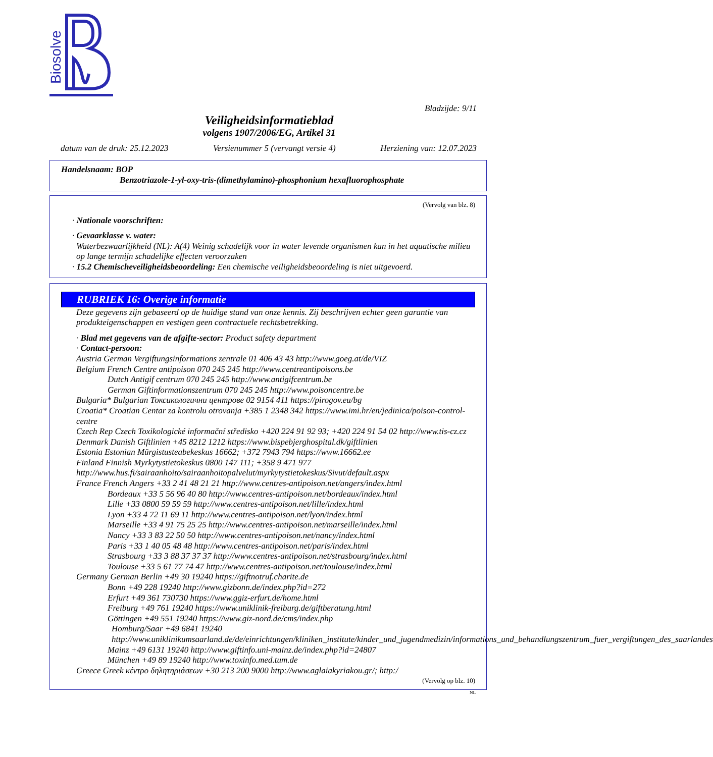Biosolve
Bladzijde: 9/11
Veiligheidsinformatieblad
volgens 1907/2006/EG, Artikel 31
datum van de druk: 25.12.2023 Versienummer 5 (vervangt versie 4) Herziening van: 12.07.2023
Handelsnaam: BOP
Benzotriazole-1-yl-oxy-tris-(dimethylamino)-phosphonium hexafluorophosphate
(Vervolg van blz. 8)
· Nationale voorschriften:
· Gevaarklasse v. water:
Waterbezwaarlijkheid (NL): A(4) Weinig schadelijk voor in water levende organismen kan in het aquatische milieu op lange termijn schadelijke effecten veroorzaken
· 15.2 Chemischeveiligheidsbeoordeling: Een chemische veiligheidsbeoordeling is niet uitgevoerd.
RUBRIEK 16: Overige informatie
Deze gegevens zijn gebaseerd op de huidige stand van onze kennis. Zij beschrijven echter geen garantie van produkteigenschappen en vestigen geen contractuele rechtsbetrekking.
· Blad met gegevens van de afgifte-sector: Product safety department
· Contact-persoon:
Austria German Vergiftungsinformations zentrale 01 406 43 43 http://www.goeg.at/de/VIZ
Belgium French Centre antipoison 070 245 245 http://www.centreantipoisons.be
Dutch Antigif centrum 070 245 245 http://www.antigifcentrum.be
German Giftinformationszentrum 070 245 245 http://www.poisoncentre.be
Bulgaria* Bulgarian Токсикологични центрове 02 9154 411 https://pirogov.eu/bg
Croatia* Croatian Centar za kontrolu otrovanja +385 1 2348 342 https://www.imi.hr/en/jedinica/poison-control-centre
Czech Rep Czech Toxikologické informační středisko +420 224 91 92 93; +420 224 91 54 02 http://www.tis-cz.cz
Denmark Danish Giftlinien +45 8212 1212 https://www.bispebjerghospital.dk/giftlinien
Estonia Estonian Mürgistusteabekeskus 16662; +372 7943 794 https://www.16662.ee
Finland Finnish Myrkytystietokeskus 0800 147 111; +358 9 471 977 http://www.hus.fi/sairaanhoito/sairaanhoitopalvelut/myrkytystietokeskus/Sivut/default.aspx
France French Angers +33 2 41 48 21 21 http://www.centres-antipoison.net/angers/index.html
Bordeaux +33 5 56 96 40 80 http://www.centres-antipoison.net/bordeaux/index.html
Lille +33 0800 59 59 59 http://www.centres-antipoison.net/lille/index.html
Lyon +33 4 72 11 69 11 http://www.centres-antipoison.net/lyon/index.html
Marseille +33 4 91 75 25 25 http://www.centres-antipoison.net/marseille/index.html
Nancy +33 3 83 22 50 50 http://www.centres-antipoison.net/nancy/index.html
Paris +33 1 40 05 48 48 http://www.centres-antipoison.net/paris/index.html
Strasbourg +33 3 88 37 37 37 http://www.centres-antipoison.net/strasbourg/index.html
Toulouse +33 5 61 77 74 47 http://www.centres-antipoison.net/toulouse/index.html
Germany German Berlin +49 30 19240 https://giftnotruf.charite.de
Bonn +49 228 19240 http://www.gizbonn.de/index.php?id=272
Erfurt +49 361 730730 https://www.ggiz-erfurt.de/home.html
Freiburg +49 761 19240 https://www.uniklinik-freiburg.de/giftberatung.html
Göttingen +49 551 19240 https://www.giz-nord.de/cms/index.php
Homburg/Saar +49 6841 19240 http://www.uniklinikumsaarland.de/de/einrichtungen/kliniken_institute/kinder_und_jugendmedizin/informations_und_behandlungszentrum_fuer_vergiftungen_des_saarlandes
Mainz +49 6131 19240 http://www.giftinfo.uni-mainz.de/index.php?id=24807
München +49 89 19240 http://www.toxinfo.med.tum.de
Greece Greek κέντρο δηλητηριάσεων +30 213 200 9000 http://www.aglaiakyriakou.gr/; http:/
(Vervolg op blz. 10)
NL